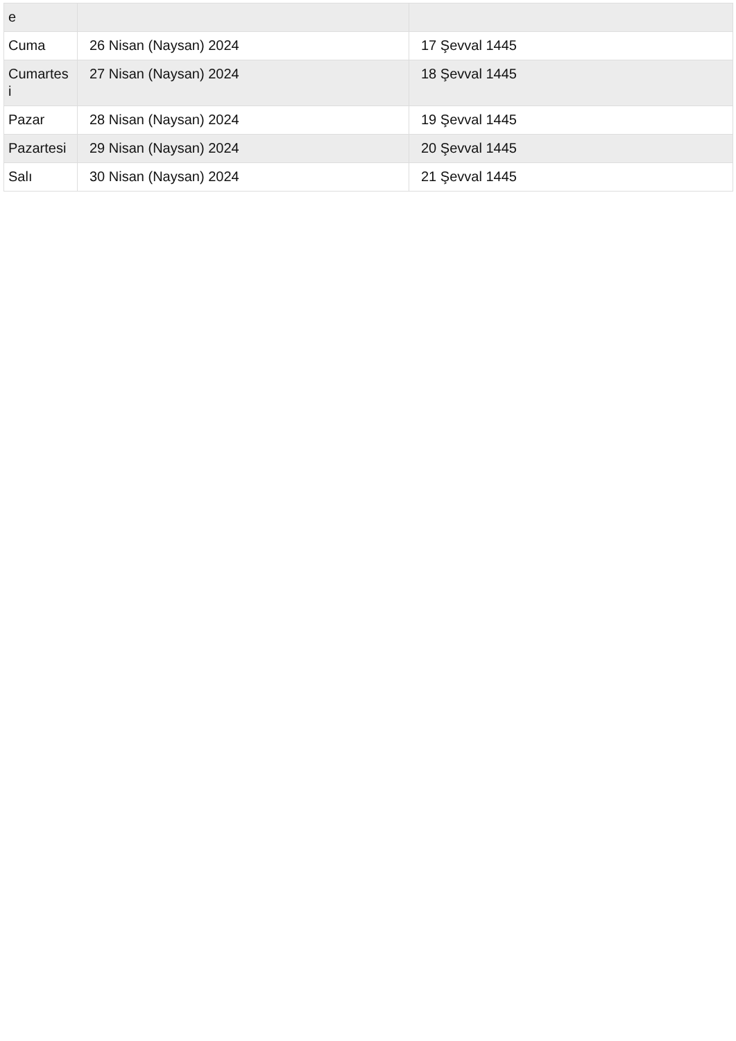| e | | |
| Cuma | 26 Nisan (Naysan) 2024 | 17 Şevval 1445 |
| Cumartes i | 27 Nisan (Naysan) 2024 | 18 Şevval 1445 |
| Pazar | 28 Nisan (Naysan) 2024 | 19 Şevval 1445 |
| Pazartesi | 29 Nisan (Naysan) 2024 | 20 Şevval 1445 |
| Salı | 30 Nisan (Naysan) 2024 | 21 Şevval 1445 |